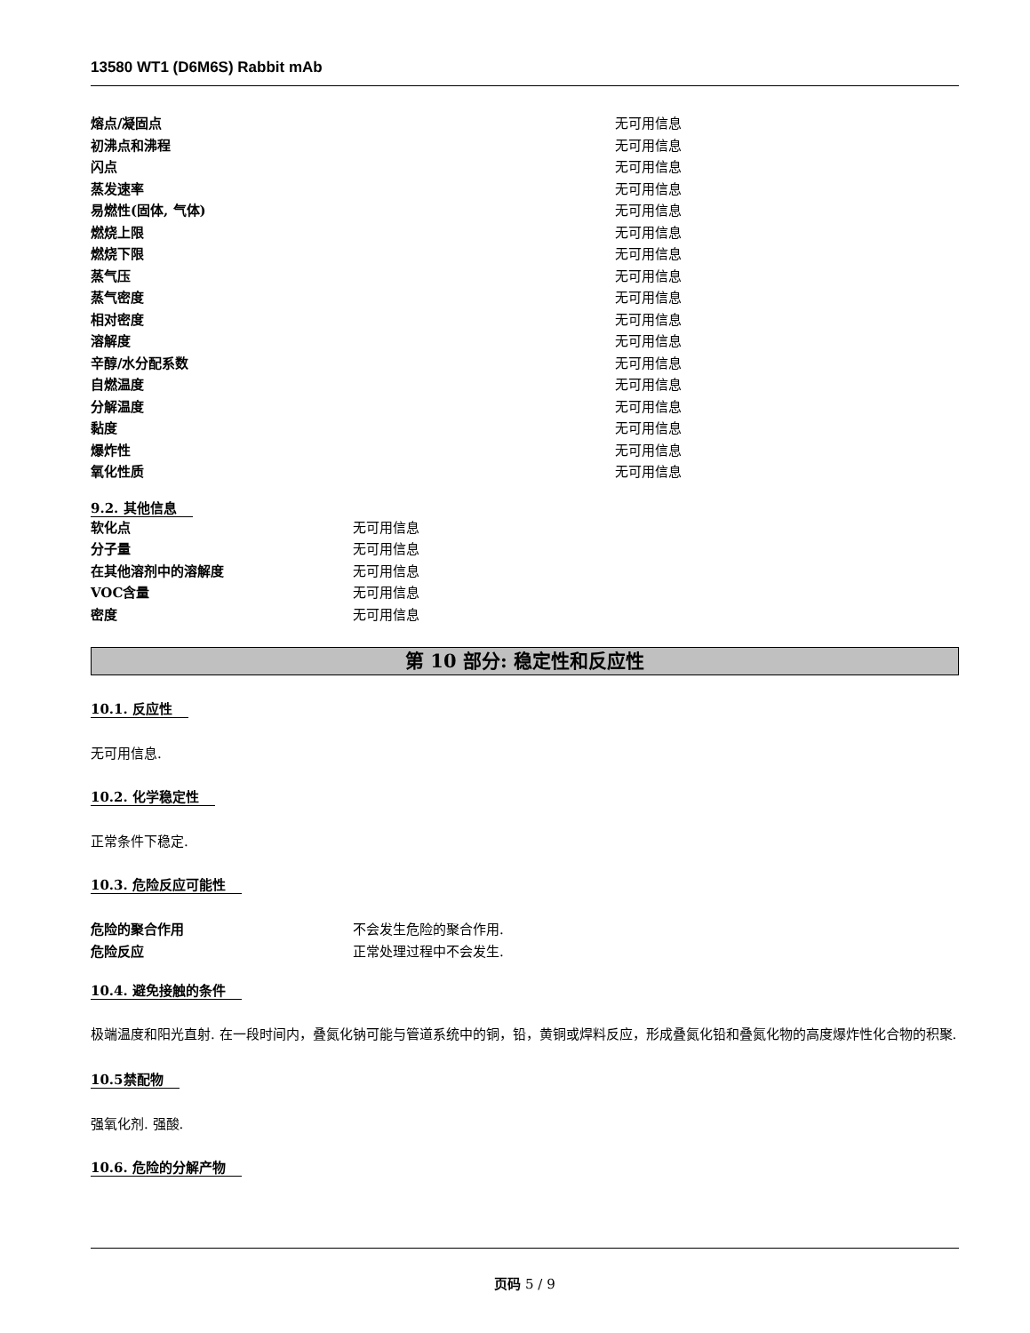13580 WT1 (D6M6S) Rabbit mAb
| 熔点/凝固点 | 无可用信息 |
| 初沸点和沸程 | 无可用信息 |
| 闪点 | 无可用信息 |
| 蒸发速率 | 无可用信息 |
| 易燃性(固体, 气体) | 无可用信息 |
| 燃烧上限 | 无可用信息 |
| 燃烧下限 | 无可用信息 |
| 蒸气压 | 无可用信息 |
| 蒸气密度 | 无可用信息 |
| 相对密度 | 无可用信息 |
| 溶解度 | 无可用信息 |
| 辛醇/水分配系数 | 无可用信息 |
| 自燃温度 | 无可用信息 |
| 分解温度 | 无可用信息 |
| 黏度 | 无可用信息 |
| 爆炸性 | 无可用信息 |
| 氧化性质 | 无可用信息 |
9.2. 其他信息
| 软化点 | 无可用信息 |
| 分子量 | 无可用信息 |
| 在其他溶剂中的溶解度 | 无可用信息 |
| VOC含量 | 无可用信息 |
| 密度 | 无可用信息 |
第 10 部分: 稳定性和反应性
10.1. 反应性
无可用信息.
10.2. 化学稳定性
正常条件下稳定.
10.3. 危险反应可能性
| 危险的聚合作用 | 不会发生危险的聚合作用. |
| 危险反应 | 正常处理过程中不会发生. |
10.4. 避免接触的条件
极端温度和阳光直射. 在一段时间内，叠氮化钠可能与管道系统中的铜，铅，黄铜或焊料反应，形成叠氮化铅和叠氮化物的高度爆炸性化合物的积聚.
10.5禁配物
强氧化剂. 强酸.
10.6. 危险的分解产物
页码 5 / 9